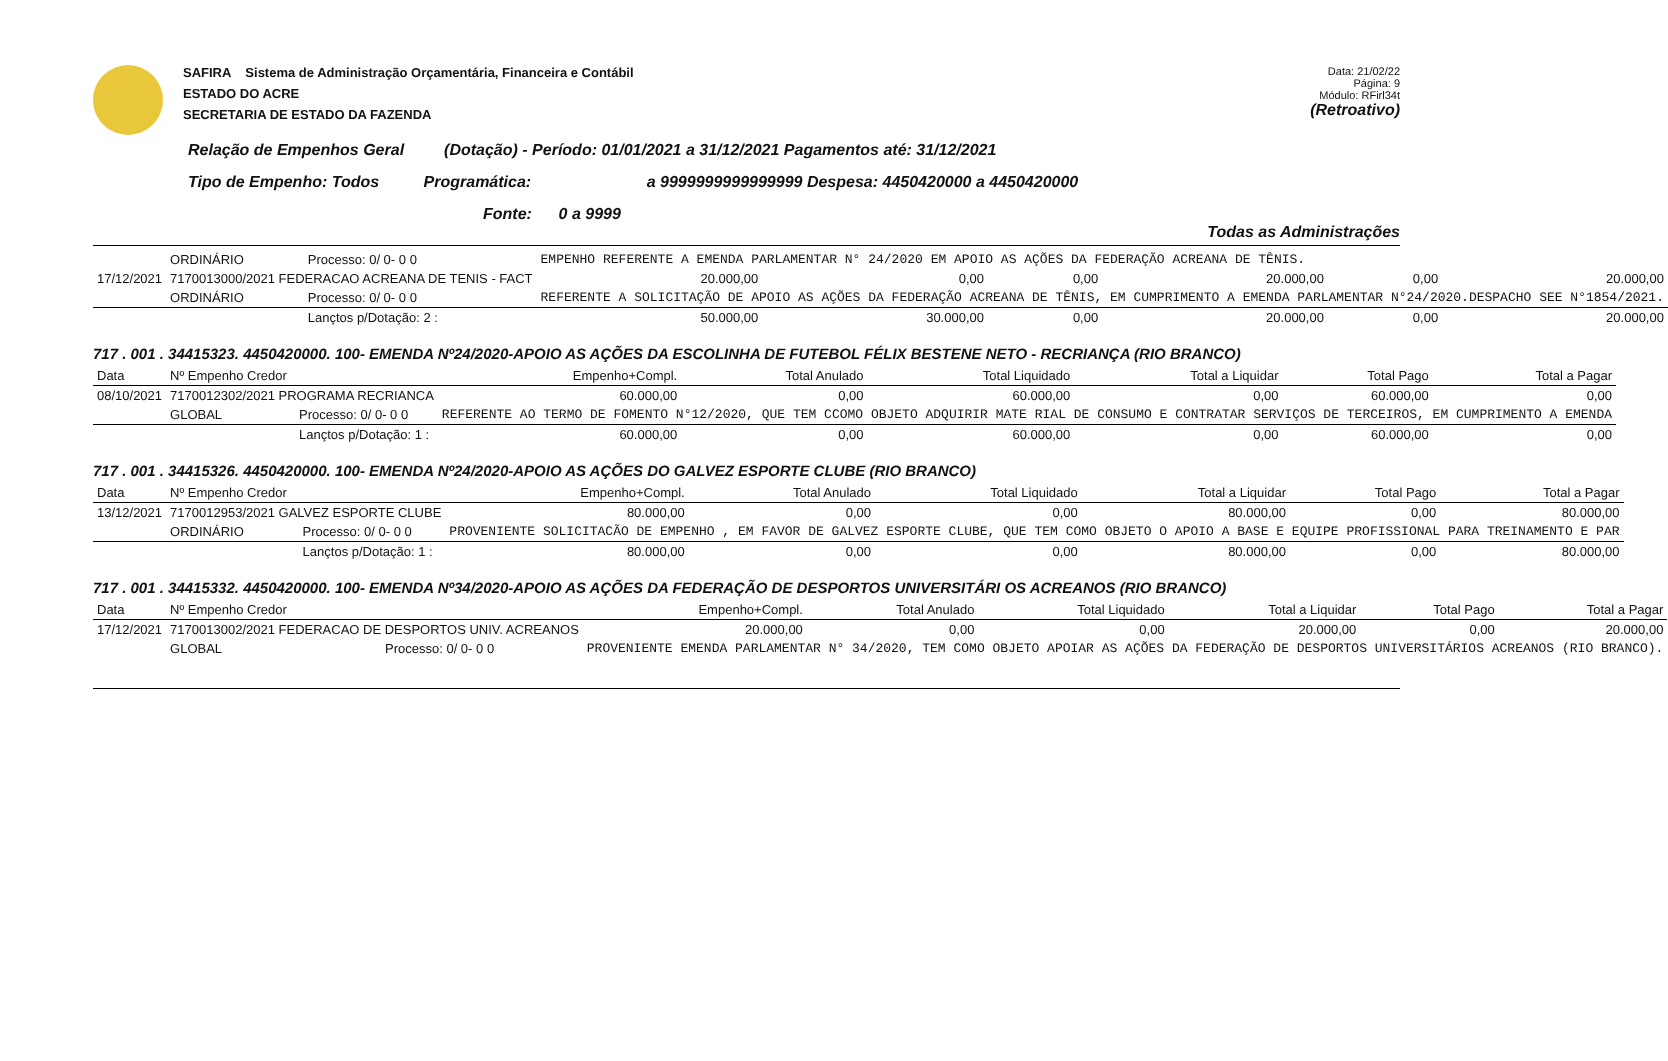SAFIRA Sistema de Administração Orçamentária, Financeira e Contábil
ESTADO DO ACRE
SECRETARIA DE ESTADO DA FAZENDA
Data: 21/02/22
Página: 9
Módulo: RFirl34t
(Retroativo)
Relação de Empenhos Geral (Dotação) - Período: 01/01/2021 a 31/12/2021 Pagamentos até: 31/12/2021
Tipo de Empenho: Todos Programática: a 9999999999999999 Despesa: 4450420000 a 4450420000
Fonte: 0 a 9999
Todas as Administrações
| | ORDINÁRIO | Processo: 0/ 0- 0 0 | EMPENHO REFERENTE A EMENDA PARLAMENTAR N° 24/2020 EM APOIO AS AÇÕES DA FEDERAÇÃO ACREANA DE TÊNIS. | | | | | |
| 17/12/2021 | 7170013000/2021 FEDERACAO ACREANA DE TENIS - FACT | | 20.000,00 | 0,00 | 0,00 | 20.000,00 | 0,00 | 20.000,00 |
| | ORDINÁRIO | Processo: 0/ 0- 0 0 | REFERENTE A SOLICITAÇÃO DE APOIO AS AÇÕES DA FEDERAÇÃO ACREANA DE TÊNIS, EM CUMPRIMENTO A EMENDA PARLAMENTAR N°24/2020.DESPACHO SEE N°1854/2021. | | | | | |
| | | Lançtos p/Dotação: 2 : | 50.000,00 | 30.000,00 | 0,00 | 20.000,00 | 0,00 | 20.000,00 |
717 . 001 . 34415323. 4450420000. 100- EMENDA Nº24/2020-APOIO AS AÇÕES DA ESCOLINHA DE FUTEBOL FÉLIX BESTENE NETO - RECRIANÇA (RIO BRANCO)
| Data | Nº Empenho Credor | | Empenho+Compl. | Total Anulado | Total Liquidado | Total a Liquidar | Total Pago | Total a Pagar |
| --- | --- | --- | --- | --- | --- | --- | --- | --- |
| 08/10/2021 | 7170012302/2021 PROGRAMA RECRIANCA | | 60.000,00 | 0,00 | 60.000,00 | 0,00 | 60.000,00 | 0,00 |
| | GLOBAL | Processo: 0/ 0- 0 0 | REFERENTE AO TERMO DE FOMENTO N°12/2020, QUE TEM CCOMO OBJETO ADQUIRIR MATE RIAL DE CONSUMO E CONTRATAR SERVIÇOS DE TERCEIROS, EM CUMPRIMENTO A EMENDA | | | | | |
| | | Lançtos p/Dotação: 1 : | 60.000,00 | 0,00 | 60.000,00 | 0,00 | 60.000,00 | 0,00 |
717 . 001 . 34415326. 4450420000. 100- EMENDA Nº24/2020-APOIO AS AÇÕES DO GALVEZ ESPORTE CLUBE (RIO BRANCO)
| Data | Nº Empenho Credor | | Empenho+Compl. | Total Anulado | Total Liquidado | Total a Liquidar | Total Pago | Total a Pagar |
| --- | --- | --- | --- | --- | --- | --- | --- | --- |
| 13/12/2021 | 7170012953/2021 GALVEZ ESPORTE CLUBE | | 80.000,00 | 0,00 | 0,00 | 80.000,00 | 0,00 | 80.000,00 |
| | ORDINÁRIO | Processo: 0/ 0- 0 0 | PROVENIENTE SOLICITACÃO DE EMPENHO , EM FAVOR DE GALVEZ ESPORTE CLUBE, QUE TEM COMO OBJETO O APOIO A BASE E EQUIPE PROFISSIONAL PARA TREINAMENTO E PAR | | | | | |
| | | Lançtos p/Dotação: 1 : | 80.000,00 | 0,00 | 0,00 | 80.000,00 | 0,00 | 80.000,00 |
717 . 001 . 34415332. 4450420000. 100- EMENDA Nº34/2020-APOIO AS AÇÕES DA FEDERAÇÃO DE DESPORTOS UNIVERSITÁRI OS ACREANOS (RIO BRANCO)
| Data | Nº Empenho Credor | | Empenho+Compl. | Total Anulado | Total Liquidado | Total a Liquidar | Total Pago | Total a Pagar |
| --- | --- | --- | --- | --- | --- | --- | --- | --- |
| 17/12/2021 | 7170013002/2021 FEDERACAO DE DESPORTOS UNIV. ACREANOS | | 20.000,00 | 0,00 | 0,00 | 20.000,00 | 0,00 | 20.000,00 |
| | GLOBAL | Processo: 0/ 0- 0 0 | PROVENIENTE EMENDA PARLAMENTAR N° 34/2020, TEM COMO OBJETO APOIAR AS AÇÕES DA FEDERAÇÃO DE DESPORTOS UNIVERSITÁRIOS ACREANOS (RIO BRANCO). | | | | | |